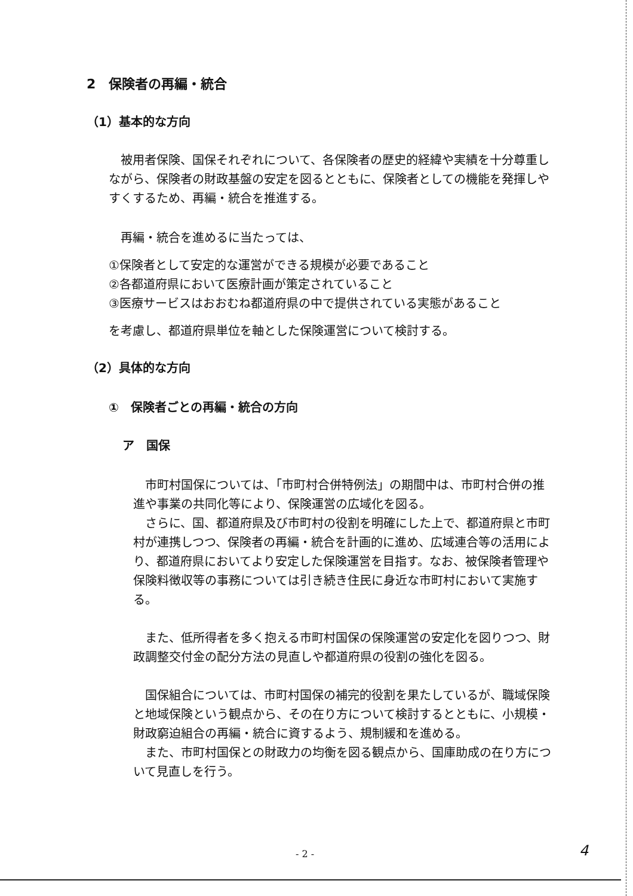2　保険者の再編・統合
（1）基本的な方向
　被用者保険、国保それぞれについて、各保険者の歴史的経緯や実績を十分尊重しながら、保険者の財政基盤の安定を図るとともに、保険者としての機能を発揮しやすくするため、再編・統合を推進する。
　再編・統合を進めるに当たっては、
①保険者として安定的な運営ができる規模が必要であること
②各都道府県において医療計画が策定されていること
③医療サービスはおおむね都道府県の中で提供されている実態があること
を考慮し、都道府県単位を軸とした保険運営について検討する。
（2）具体的な方向
①　保険者ごとの再編・統合の方向
ア　国保
　市町村国保については、「市町村合併特例法」の期間中は、市町村合併の推進や事業の共同化等により、保険運営の広域化を図る。
　さらに、国、都道府県及び市町村の役割を明確にした上で、都道府県と市町村が連携しつつ、保険者の再編・統合を計画的に進め、広域連合等の活用により、都道府県においてより安定した保険運営を目指す。なお、被保険者管理や保険料徴収等の事務については引き続き住民に身近な市町村において実施する。
　また、低所得者を多く抱える市町村国保の保険運営の安定化を図りつつ、財政調整交付金の配分方法の見直しや都道府県の役割の強化を図る。
　国保組合については、市町村国保の補完的役割を果たしているが、職域保険と地域保険という観点から、その在り方について検討するとともに、小規模・財政窮迫組合の再編・統合に資するよう、規制緩和を進める。
　また、市町村国保との財政力の均衡を図る観点から、国庫助成の在り方について見直しを行う。
- 2 - 4